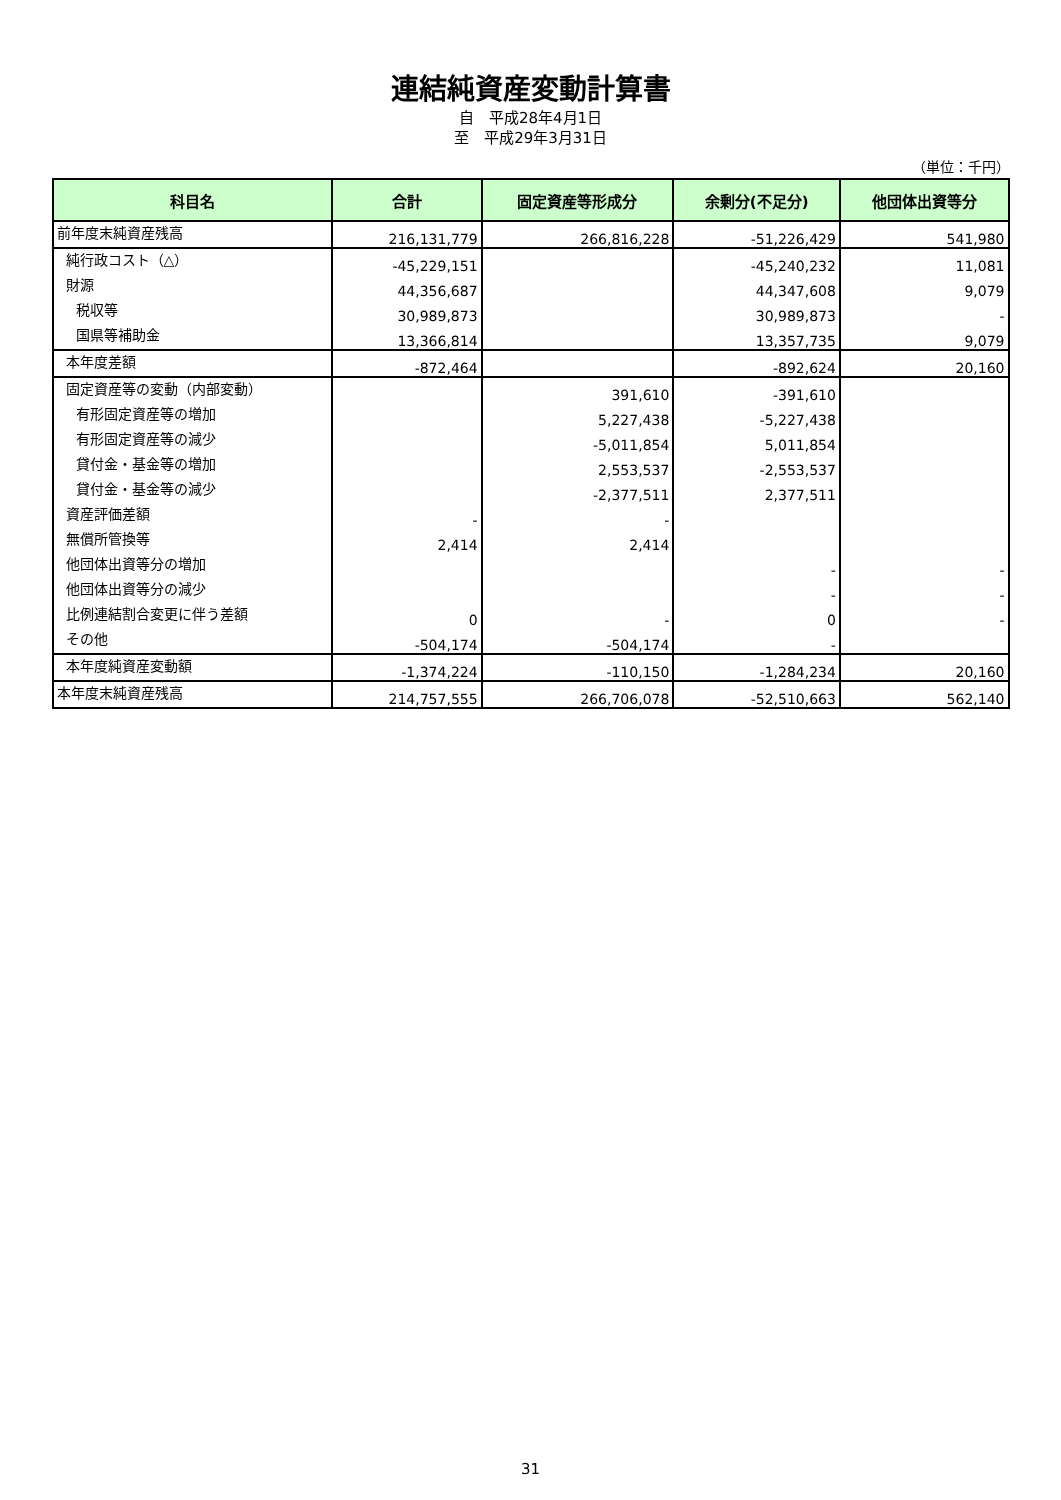連結純資産変動計算書
自　平成28年4月1日
至　平成29年3月31日
（単位：千円）
| 科目名 | 合計 | 固定資産等形成分 | 余剰分(不足分) | 他団体出資等分 |
| --- | --- | --- | --- | --- |
| 前年度末純資産残高 | 216,131,779 | 266,816,228 | -51,226,429 | 541,980 |
| 純行政コスト（△） | -45,229,151 | | -45,240,232 | 11,081 |
| 財源 | 44,356,687 | | 44,347,608 | 9,079 |
| 税収等 | 30,989,873 | | 30,989,873 | - |
| 国県等補助金 | 13,366,814 | | 13,357,735 | 9,079 |
| 本年度差額 | -872,464 | | -892,624 | 20,160 |
| 固定資産等の変動（内部変動） | | 391,610 | -391,610 | |
| 有形固定資産等の増加 | | 5,227,438 | -5,227,438 | |
| 有形固定資産等の減少 | | -5,011,854 | 5,011,854 | |
| 貸付金・基金等の増加 | | 2,553,537 | -2,553,537 | |
| 貸付金・基金等の減少 | | -2,377,511 | 2,377,511 | |
| 資産評価差額 | - | - | | |
| 無償所管換等 | 2,414 | 2,414 | | |
| 他団体出資等分の増加 | | | - | - |
| 他団体出資等分の減少 | | | - | - |
| 比例連結割合変更に伴う差額 | 0 | - | 0 | - |
| その他 | -504,174 | -504,174 | - | |
| 本年度純資産変動額 | -1,374,224 | -110,150 | -1,284,234 | 20,160 |
| 本年度末純資産残高 | 214,757,555 | 266,706,078 | -52,510,663 | 562,140 |
31